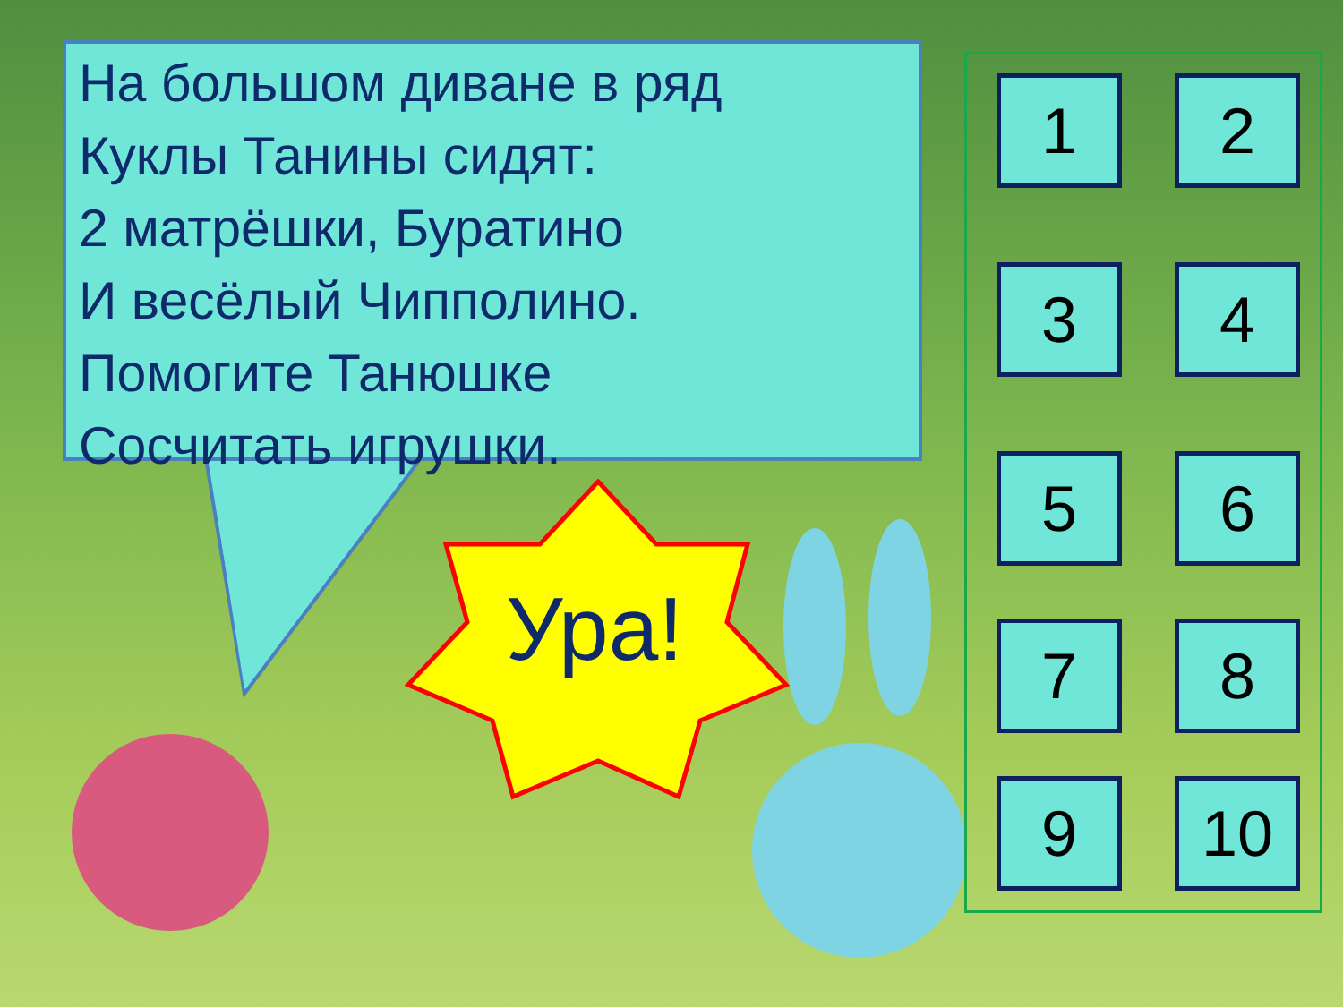На большом диване в ряд
Куклы Танины сидят:
2 матрёшки, Буратино
И весёлый Чипполино.
Помогите Танюшке
Сосчитать игрушки.
Ура!
1 2
3 4
5 6
7 8
9 10